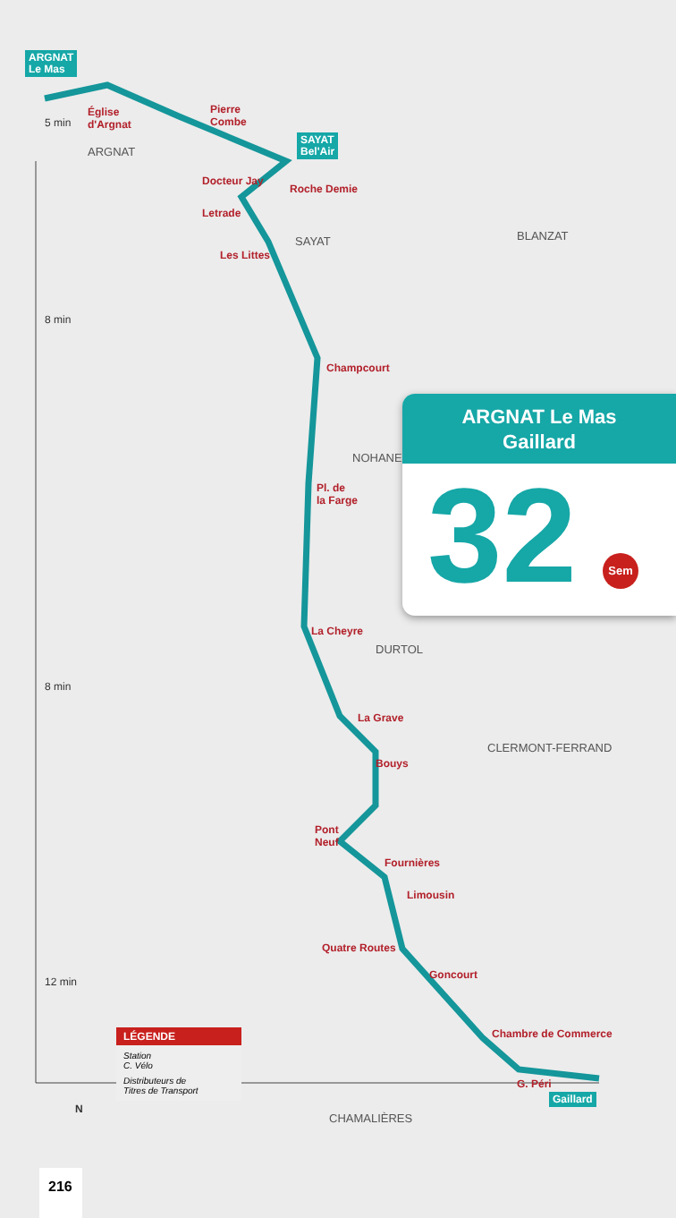ARGNAT
Le Mas
SAYAT
Bel'Air
Gaillard
Église
d'Argnat
Pierre
Combe
Docteur Jay
Roche Demie
Letrade
Les Littes
Champcourt
Pl. de
la Farge
La Cheyre
La Grave
Bouys
Pont
Neuf
Fournières
Limousin
Quatre Routes
Goncourt
Chambre de Commerce
G. Péri
ARGNAT
SAYAT BLANZAT
NOHANENT
DURTOL
CLERMONT-FERRAND
CHAMALIÈRES
5 min
8 min
8 min
12 min
N
ARGNAT Le Mas
Gaillard
32
Sem
LÉGENDE
Station
C. Vélo
Distributeurs de
Titres de Transport
216